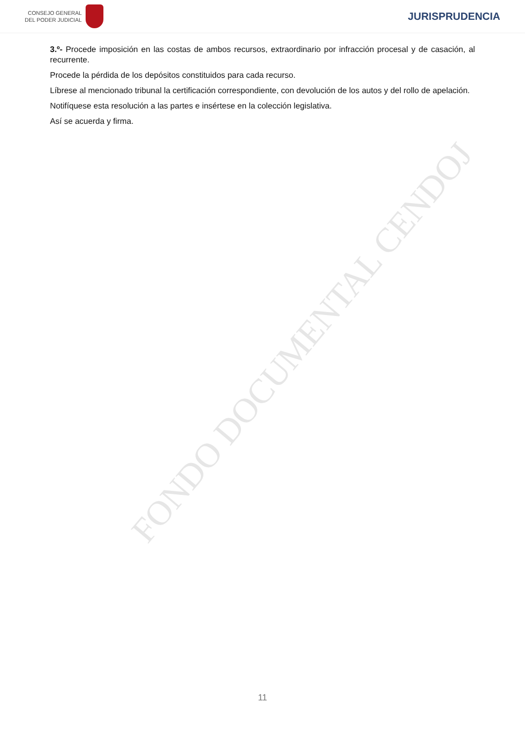FONDO DOCUMENTAL CENDOJ
CONSEJO GENERAL
DEL PODER JUDICIAL
JURISPRUDENCIA
3.º- Procede imposición en las costas de ambos recursos, extraordinario por infracción procesal y de casación, al recurrente.
Procede la pérdida de los depósitos constituidos para cada recurso.
Líbrese al mencionado tribunal la certificación correspondiente, con devolución de los autos y del rollo de apelación.
Notifíquese esta resolución a las partes e insértese en la colección legislativa.
Así se acuerda y firma.
11